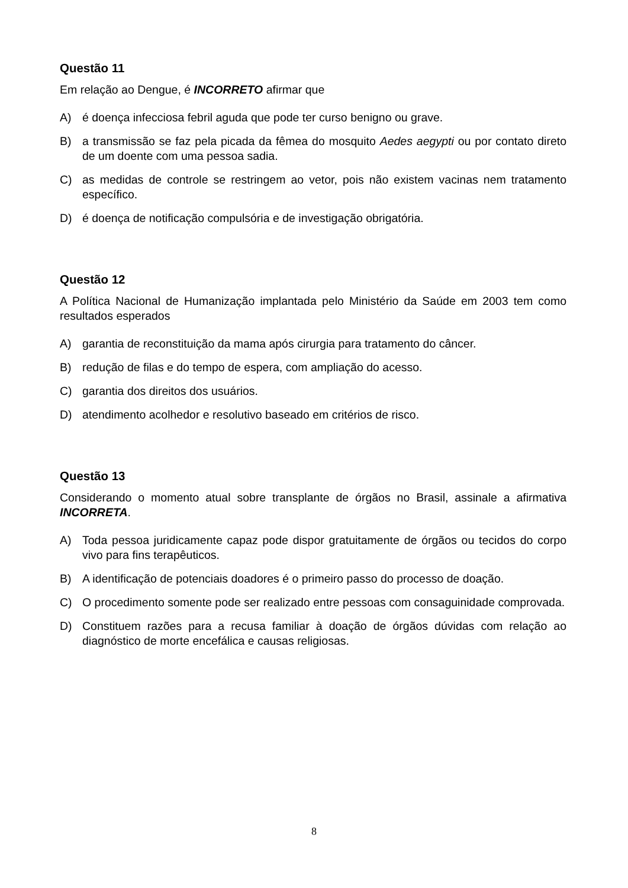Questão 11
Em relação ao Dengue, é INCORRETO afirmar que
A) é doença infecciosa febril aguda que pode ter curso benigno ou grave.
B) a transmissão se faz pela picada da fêmea do mosquito Aedes aegypti ou por contato direto de um doente com uma pessoa sadia.
C) as medidas de controle se restringem ao vetor, pois não existem vacinas nem tratamento específico.
D) é doença de notificação compulsória e de investigação obrigatória.
Questão 12
A Política Nacional de Humanização implantada pelo Ministério da Saúde em 2003 tem como resultados esperados
A) garantia de reconstituição da mama após cirurgia para tratamento do câncer.
B) redução de filas e do tempo de espera, com ampliação do acesso.
C) garantia dos direitos dos usuários.
D) atendimento acolhedor e resolutivo baseado em critérios de risco.
Questão 13
Considerando o momento atual sobre transplante de órgãos no Brasil, assinale a afirmativa INCORRETA.
A) Toda pessoa juridicamente capaz pode dispor gratuitamente de órgãos ou tecidos do corpo vivo para fins terapêuticos.
B) A identificação de potenciais doadores é o primeiro passo do processo de doação.
C) O procedimento somente pode ser realizado entre pessoas com consaguinidade comprovada.
D) Constituem razões para a recusa familiar à doação de órgãos dúvidas com relação ao diagnóstico de morte encefálica e causas religiosas.
8